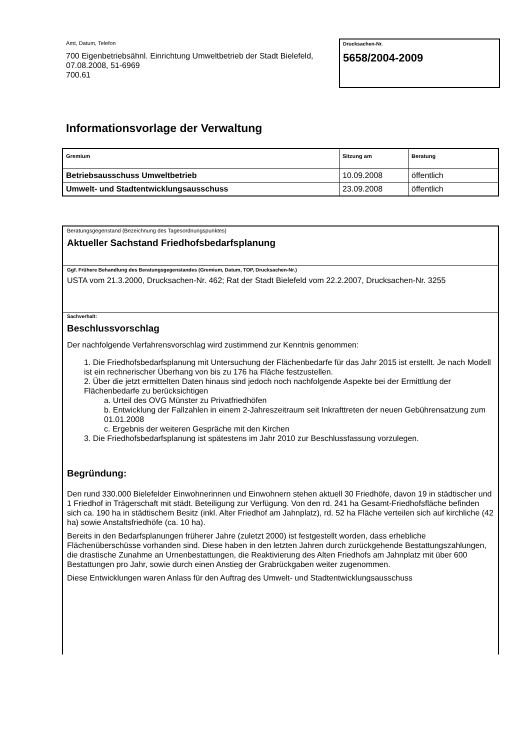Amt, Datum, Telefon
700 Eigenbetriebsähnl. Einrichtung Umweltbetrieb der Stadt Bielefeld, 07.08.2008, 51-6969
700.61
Drucksachen-Nr.
5658/2004-2009
Informationsvorlage der Verwaltung
| Gremium | Sitzung am | Beratung |
| --- | --- | --- |
| Betriebsausschuss Umweltbetrieb | 10.09.2008 | öffentlich |
| Umwelt- und Stadtentwicklungsausschuss | 23.09.2008 | öffentlich |
Beratungsgegenstand (Bezeichnung des Tagesordnungspunktes)
Aktueller Sachstand Friedhofsbedarfsplanung
Ggf. Frühere Behandlung des Beratungsgegenstandes (Gremium, Datum, TOP, Drucksachen-Nr.)
USTA vom 21.3.2000, Drucksachen-Nr. 462; Rat der Stadt Bielefeld vom 22.2.2007, Drucksachen-Nr. 3255
Sachverhalt:
Beschlussvorschlag
Der nachfolgende Verfahrensvorschlag wird zustimmend zur Kenntnis genommen:
1. Die Friedhofsbedarfsplanung mit Untersuchung der Flächenbedarfe für das Jahr 2015 ist erstellt. Je nach Modell ist ein rechnerischer Überhang von bis zu 176 ha Fläche festzustellen.
2. Über die jetzt ermittelten Daten hinaus sind jedoch noch nachfolgende Aspekte bei der Ermittlung der Flächenbedarfe zu berücksichtigen
a. Urteil des OVG Münster zu Privatfriedhöfen
b. Entwicklung der Fallzahlen in einem 2-Jahreszeitraum seit Inkrafttreten der neuen Gebührensatzung zum 01.01.2008
c. Ergebnis der weiteren Gespräche mit den Kirchen
3. Die Friedhofsbedarfsplanung ist spätestens im Jahr 2010 zur Beschlussfassung vorzulegen.
Begründung:
Den rund 330.000 Bielefelder Einwohnerinnen und Einwohnern stehen aktuell 30 Friedhöfe, davon 19 in städtischer und 1 Friedhof in Trägerschaft mit städt. Beteiligung zur Verfügung. Von den rd. 241 ha Gesamt-Friedhofsfläche befinden sich ca. 190 ha in städtischem Besitz (inkl. Alter Friedhof am Jahnplatz), rd. 52 ha Fläche verteilen sich auf kirchliche (42 ha) sowie Anstaltsfriedhöfe (ca. 10 ha).
Bereits in den Bedarfsplanungen früherer Jahre (zuletzt 2000) ist festgestellt worden, dass erhebliche Flächenüberschüsse vorhanden sind. Diese haben in den letzten Jahren durch zurückgehende Bestattungszahlungen, die drastische Zunahme an Urnenbestattungen, die Reaktivierung des Alten Friedhofs am Jahnplatz mit über 600 Bestattungen pro Jahr, sowie durch einen Anstieg der Grabrückgaben weiter zugenommen.
Diese Entwicklungen waren Anlass für den Auftrag des Umwelt- und Stadtentwicklungsausschuss